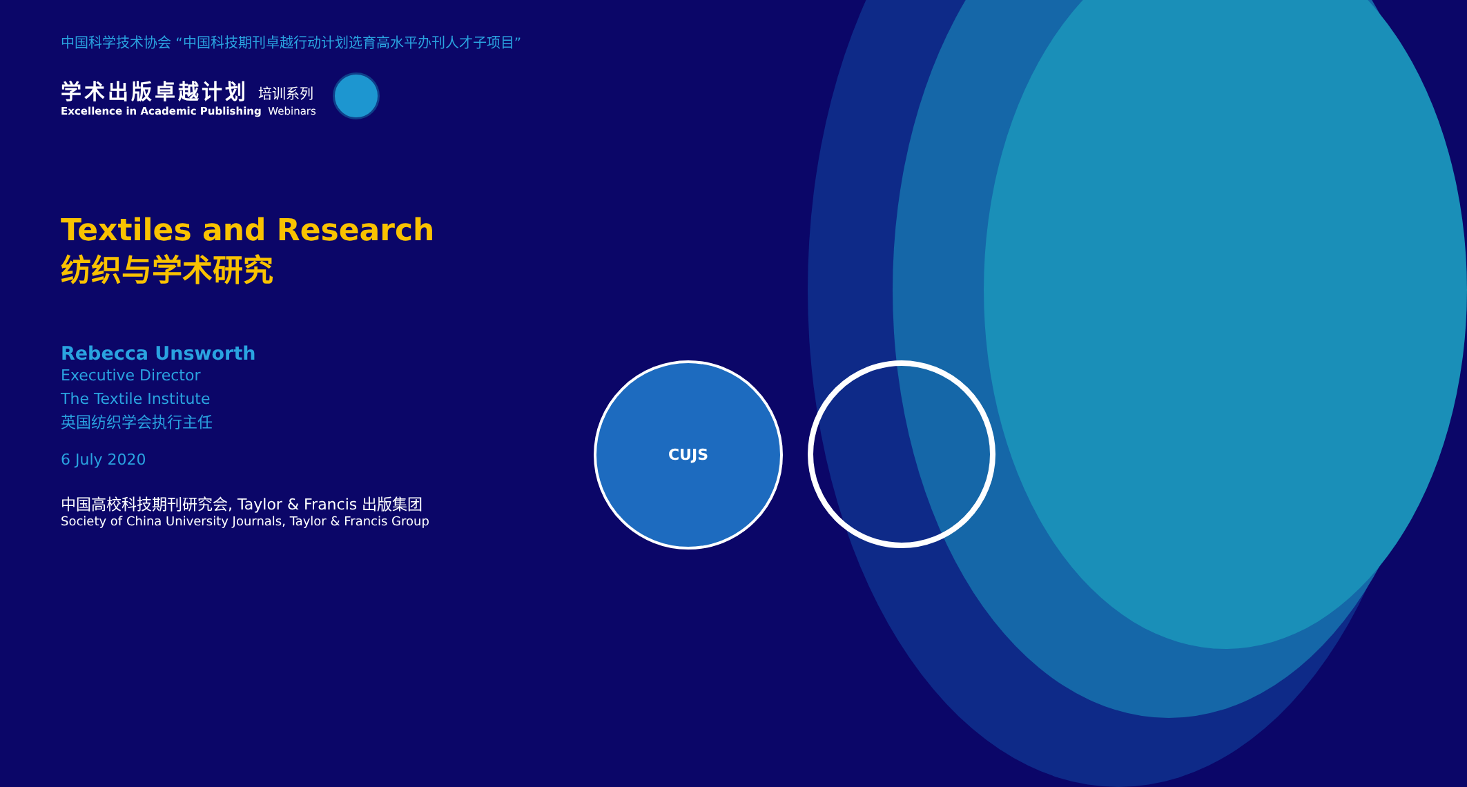CUJS
中国科学技术协会 “中国科技期刊卓越行动计划选育高水平办刊人才子项目”
学术出版卓越计划 培训系列
Excellence in Academic Publishing Webinars
Textiles and Research
纺织与学术研究
Rebecca Unsworth
Executive Director
The Textile Institute
英国纺织学会执行主任
6 July 2020
中国高校科技期刊研究会, Taylor & Francis 出版集团
Society of China University Journals, Taylor & Francis Group